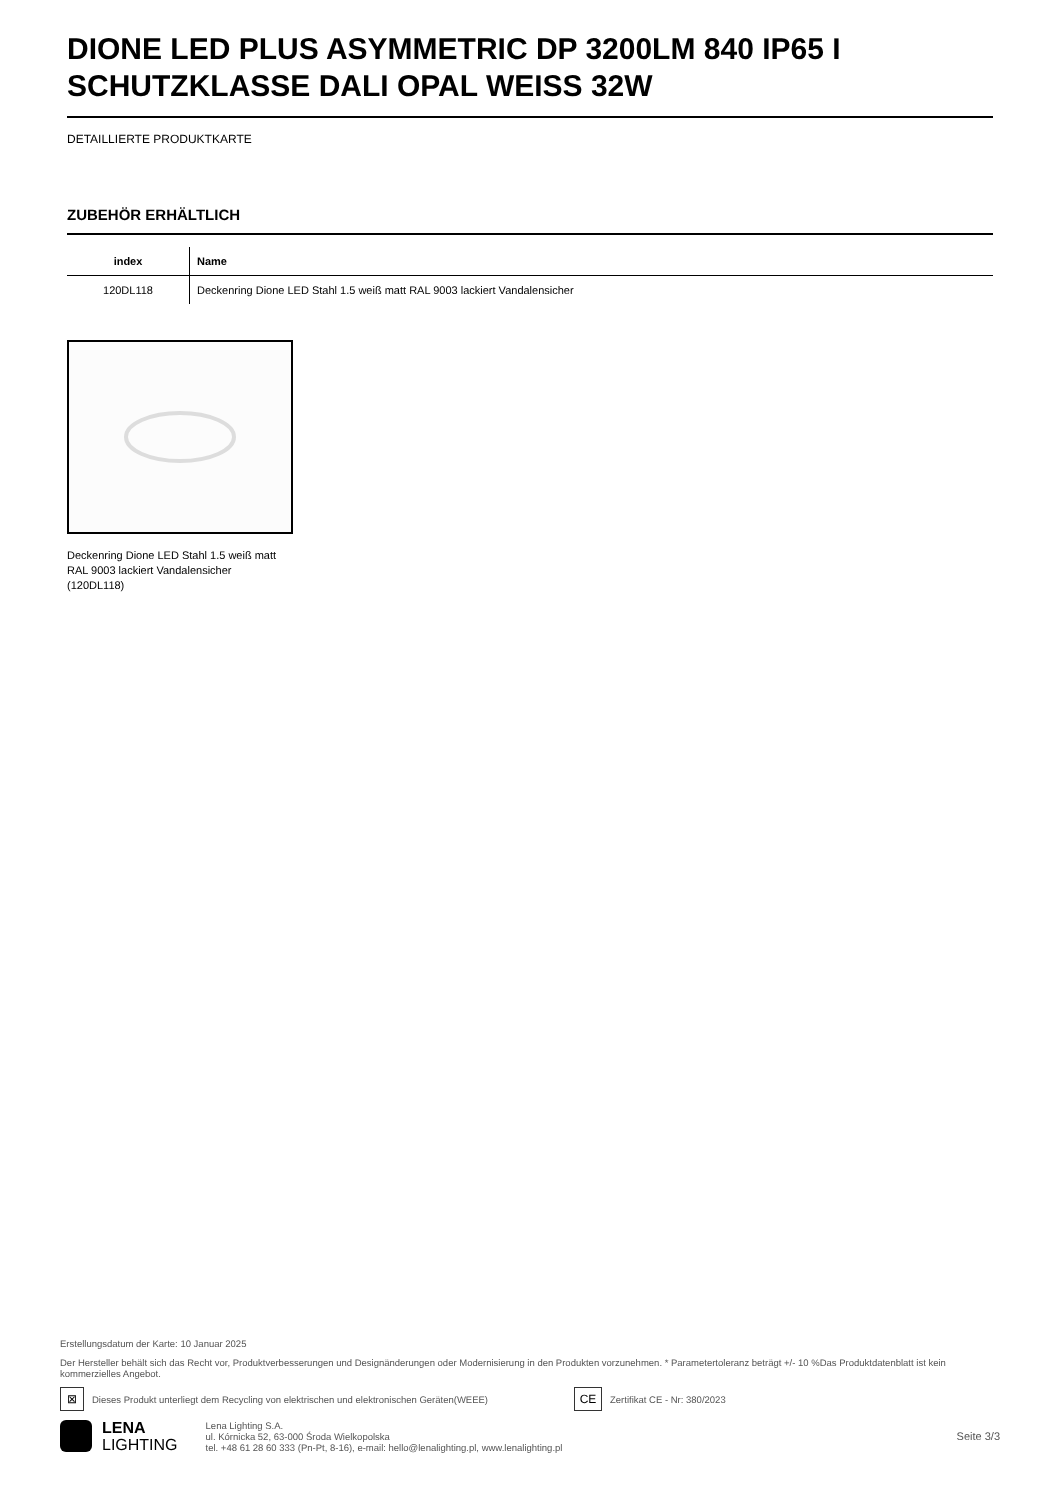DIONE LED PLUS ASYMMETRIC DP 3200LM 840 IP65 I SCHUTZKLASSE DALI OPAL WEISS 32W
DETAILLIERTE PRODUKTKARTE
ZUBEHÖR ERHÄLTLICH
| index | Name |
| --- | --- |
| 120DL118 | Deckenring Dione LED Stahl 1.5 weiß matt RAL 9003 lackiert Vandalensicher |
Deckenring Dione LED Stahl 1.5 weiß matt RAL 9003 lackiert Vandalensicher (120DL118)
Erstellungsdatum der Karte: 10 Januar 2025
Der Hersteller behält sich das Recht vor, Produktverbesserungen und Designänderungen oder Modernisierung in den Produkten vorzunehmen. * Parametertoleranz beträgt +/- 10 %Das Produktdatenblatt ist kein kommerzielles Angebot.
⊠ Dieses Produkt unterliegt dem Recycling von elektrischen und elektronischen Geräten(WEEE) CE Zertifikat CE - Nr: 380/2023
LENA
LIGHTING
Lena Lighting S.A.
ul. Kórnicka 52, 63-000 Środa Wielkopolska
tel. +48 61 28 60 333 (Pn-Pt, 8-16), e-mail: hello@lenalighting.pl, www.lenalighting.pl
Seite 3/3